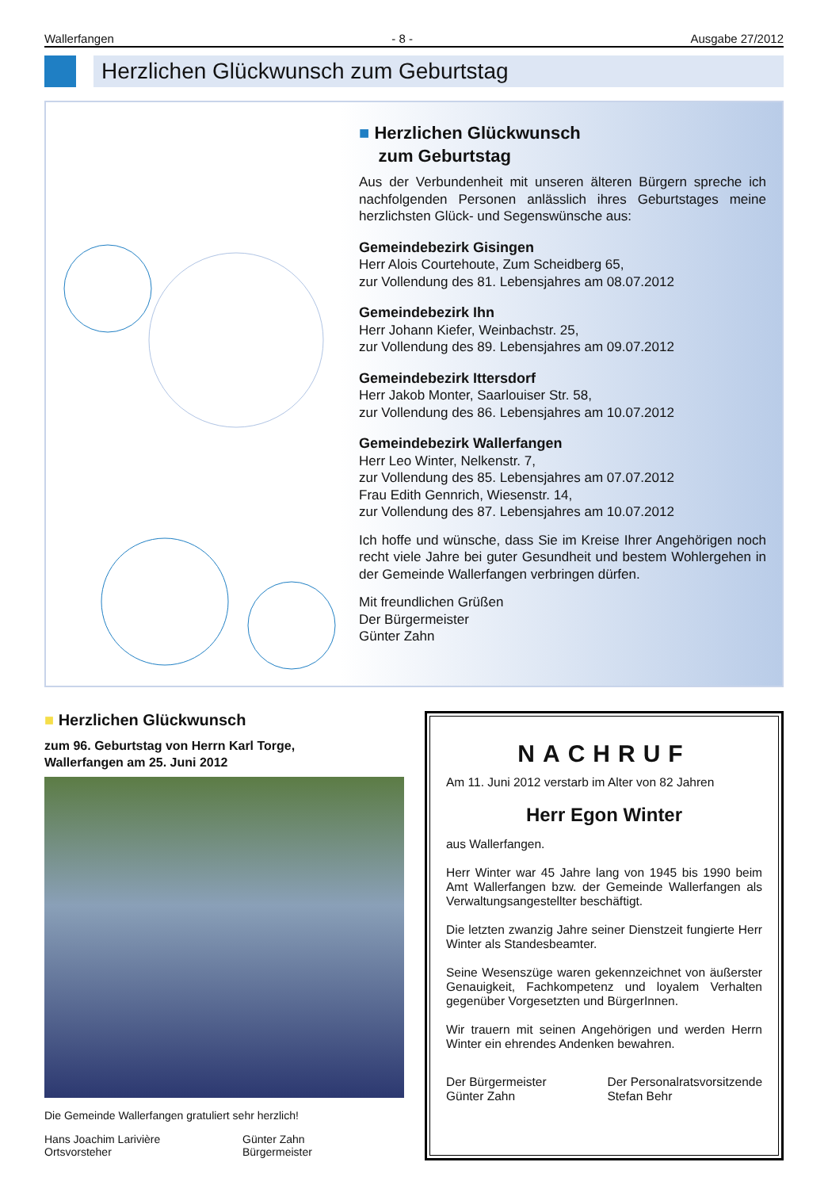Wallerfangen - 8 - Ausgabe 27/2012
Herzlichen Glückwunsch zum Geburtstag
■ Herzlichen Glückwunsch
zum Geburtstag
Aus der Verbundenheit mit unseren älteren Bürgern spreche ich nachfolgenden Personen anlässlich ihres Geburtstages meine herzlichsten Glück- und Segenswünsche aus:
Gemeindebezirk Gisingen
Herr Alois Courtehoute, Zum Scheidberg 65,
zur Vollendung des 81. Lebensjahres am 08.07.2012
Gemeindebezirk Ihn
Herr Johann Kiefer, Weinbachstr. 25,
zur Vollendung des 89. Lebensjahres am 09.07.2012
Gemeindebezirk Ittersdorf
Herr Jakob Monter, Saarlouiser Str. 58,
zur Vollendung des 86. Lebensjahres am 10.07.2012
Gemeindebezirk Wallerfangen
Herr Leo Winter, Nelkenstr. 7,
zur Vollendung des 85. Lebensjahres am 07.07.2012
Frau Edith Gennrich, Wiesenstr. 14,
zur Vollendung des 87. Lebensjahres am 10.07.2012
Ich hoffe und wünsche, dass Sie im Kreise Ihrer Angehörigen noch recht viele Jahre bei guter Gesundheit und bestem Wohlergehen in der Gemeinde Wallerfangen verbringen dürfen.
Mit freundlichen Grüßen
Der Bürgermeister
Günter Zahn
■ Herzlichen Glückwunsch
zum 96. Geburtstag von Herrn Karl Torge,
Wallerfangen am 25. Juni 2012
Die Gemeinde Wallerfangen gratuliert sehr herzlich!
Hans Joachim Larivière
Ortsvorsteher
Günter Zahn
Bürgermeister
NACHRUF
Am 11. Juni 2012 verstarb im Alter von 82 Jahren
Herr Egon Winter
aus Wallerfangen.
Herr Winter war 45 Jahre lang von 1945 bis 1990 beim Amt Wallerfangen bzw. der Gemeinde Wallerfangen als Verwaltungsangestellter beschäftigt.
Die letzten zwanzig Jahre seiner Dienstzeit fungierte Herr Winter als Standesbeamter.
Seine Wesenszüge waren gekennzeichnet von äußerster Genauigkeit, Fachkompetenz und loyalem Verhalten gegenüber Vorgesetzten und BürgerInnen.
Wir trauern mit seinen Angehörigen und werden Herrn Winter ein ehrendes Andenken bewahren.
Der Bürgermeister
Günter Zahn
Der Personalratsvorsitzende
Stefan Behr